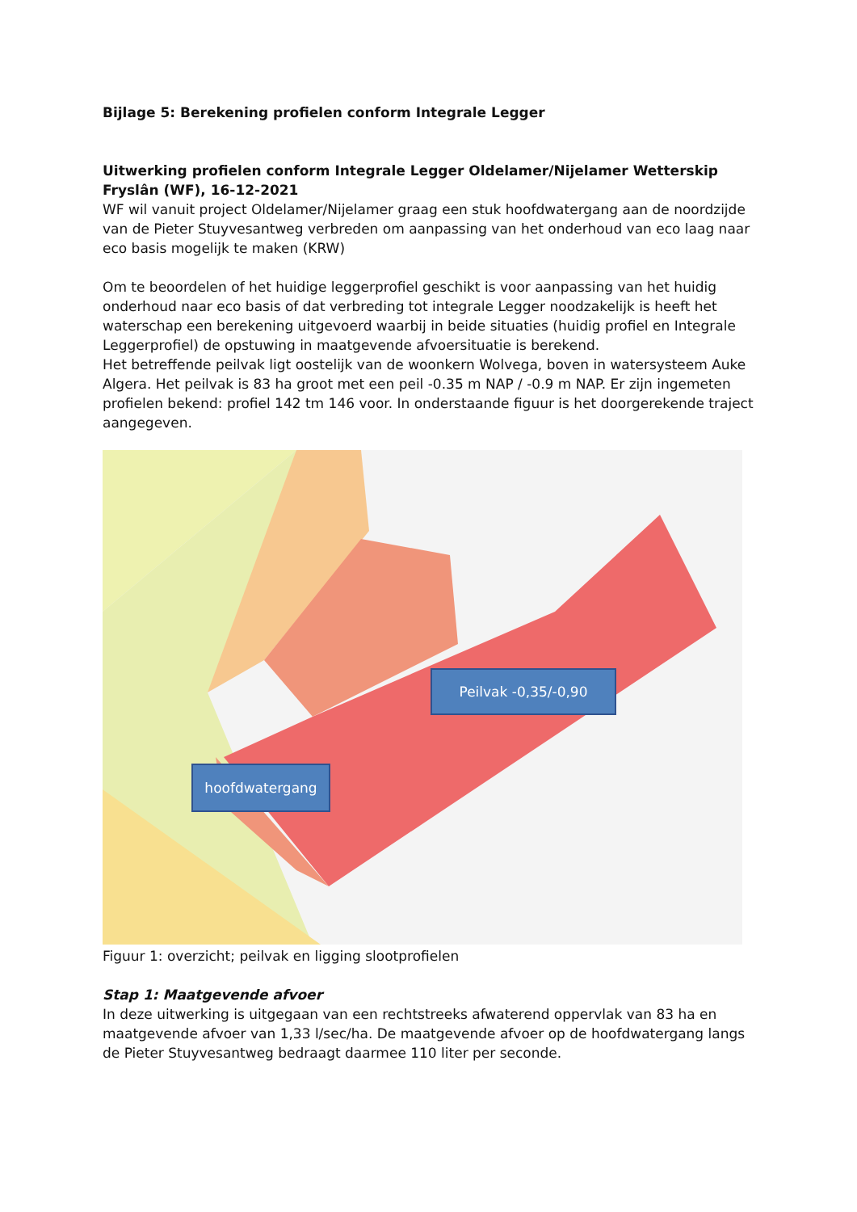Bijlage 5: Berekening profielen conform Integrale Legger
Uitwerking profielen conform Integrale Legger Oldelamer/Nijelamer Wetterskip Fryslân (WF), 16-12-2021
WF wil vanuit project Oldelamer/Nijelamer graag een stuk hoofdwatergang aan de noordzijde van de Pieter Stuyvesantweg verbreden om aanpassing van het onderhoud van eco laag naar eco basis mogelijk te maken (KRW)
Om te beoordelen of het huidige leggerprofiel geschikt is voor aanpassing van het huidig onderhoud naar eco basis of dat verbreding tot integrale Legger noodzakelijk is heeft het waterschap een berekening uitgevoerd waarbij in beide situaties (huidig profiel en Integrale Leggerprofiel) de opstuwing in maatgevende afvoersituatie is berekend.
Het betreffende peilvak ligt oostelijk van de woonkern Wolvega, boven in watersysteem Auke Algera. Het peilvak is 83 ha groot met een peil -0.35 m NAP / -0.9 m NAP. Er zijn ingemeten profielen bekend: profiel 142 tm 146 voor. In onderstaande figuur is het doorgerekende traject aangegeven.
Peilvak -0,35/-0,90
hoofdwatergang
Figuur 1: overzicht; peilvak en ligging slootprofielen
Stap 1: Maatgevende afvoer
In deze uitwerking is uitgegaan van een rechtstreeks afwaterend oppervlak van 83 ha en maatgevende afvoer van 1,33 l/sec/ha. De maatgevende afvoer op de hoofdwatergang langs de Pieter Stuyvesantweg bedraagt daarmee 110 liter per seconde.